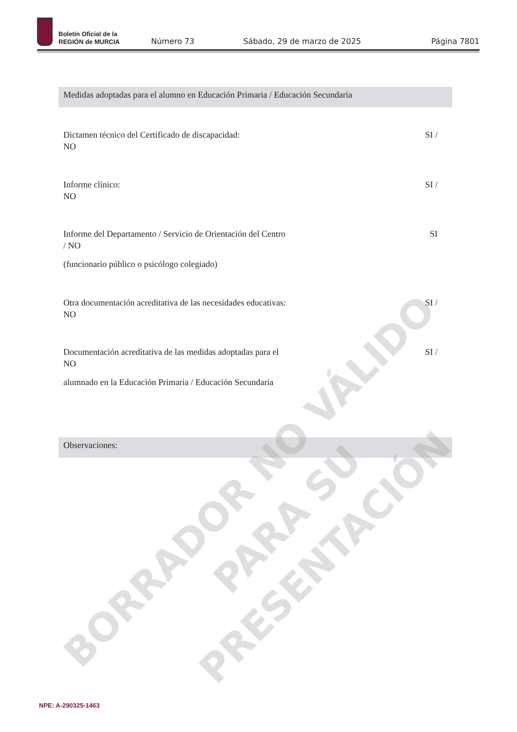Boletín Oficial de la
REGIÓN de MURCIA
Número 73
Sábado, 29 de marzo de 2025
Página 7801
Medidas adoptadas para el alumno en Educación Primaria / Educación Secundaria
SI / Dictamen técnico del Certificado de discapacidad:
NO
SI / Informe clínico:
NO
SI Informe del Departamento / Servicio de Orientación del Centro
/ NO
(funcionario público o psicólogo colegiado)
SI / Otra documentación acreditativa de las necesidades educativas:
NO
SI / Documentación acreditativa de las medidas adoptadas para el
NO
alumnado en la Educación Primaria / Educación Secundaria
Observaciones:
NPE: A-290325-1463
BORRADOR NO VÁLIDO PARA SU
PRESENTACIÓN